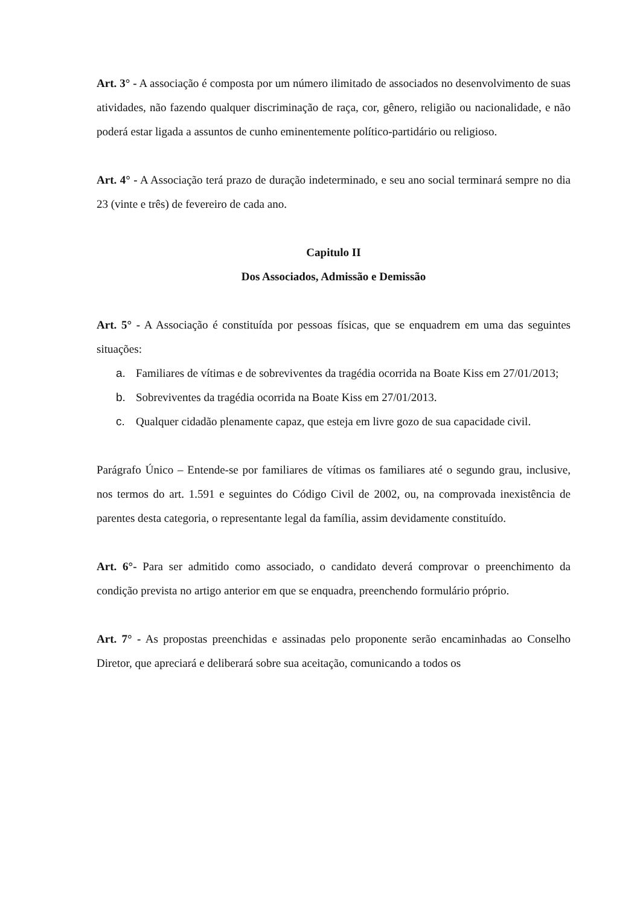Art. 3° - A associação é composta por um número ilimitado de associados no desenvolvimento de suas atividades, não fazendo qualquer discriminação de raça, cor, gênero, religião ou nacionalidade, e não poderá estar ligada a assuntos de cunho eminentemente político-partidário ou religioso.
Art. 4° - A Associação terá prazo de duração indeterminado, e seu ano social terminará sempre no dia 23 (vinte e três) de fevereiro de cada ano.
Capitulo II
Dos Associados, Admissão e Demissão
Art. 5° - A Associação é constituída por pessoas físicas, que se enquadrem em uma das seguintes situações:
a. Familiares de vítimas e de sobreviventes da tragédia ocorrida na Boate Kiss em 27/01/2013;
b. Sobreviventes da tragédia ocorrida na Boate Kiss em 27/01/2013.
c. Qualquer cidadão plenamente capaz, que esteja em livre gozo de sua capacidade civil.
Parágrafo Único – Entende-se por familiares de vítimas os familiares até o segundo grau, inclusive, nos termos do art. 1.591 e seguintes do Código Civil de 2002, ou, na comprovada inexistência de parentes desta categoria, o representante legal da família, assim devidamente constituído.
Art. 6°- Para ser admitido como associado, o candidato deverá comprovar o preenchimento da condição prevista no artigo anterior em que se enquadra, preenchendo formulário próprio.
Art. 7° - As propostas preenchidas e assinadas pelo proponente serão encaminhadas ao Conselho Diretor, que apreciará e deliberará sobre sua aceitação, comunicando a todos os